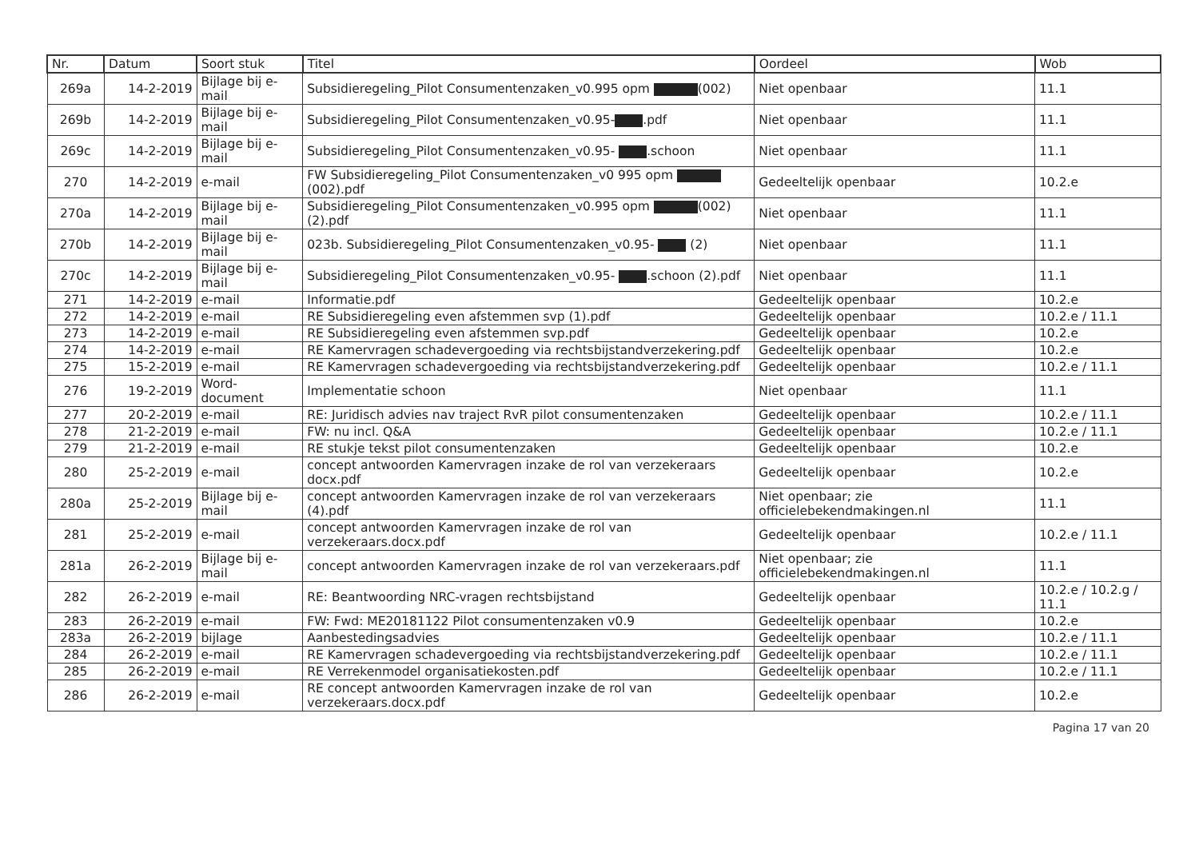| Nr. | Datum | Soort stuk | Titel | Oordeel | Wob |
| --- | --- | --- | --- | --- | --- |
| 269a | 14-2-2019 | Bijlage bij e-mail | Subsidieregeling_Pilot Consumentenzaken_v0.995 opm (002) | Niet openbaar | 11.1 |
| 269b | 14-2-2019 | Bijlage bij e-mail | Subsidieregeling_Pilot Consumentenzaken_v0.95- .pdf | Niet openbaar | 11.1 |
| 269c | 14-2-2019 | Bijlage bij e-mail | Subsidieregeling_Pilot Consumentenzaken_v0.95- .schoon | Niet openbaar | 11.1 |
| 270 | 14-2-2019 | e-mail | FW Subsidieregeling_Pilot Consumentenzaken_v0 995 opm (002).pdf | Gedeeltelijk openbaar | 10.2.e |
| 270a | 14-2-2019 | Bijlage bij e-mail | Subsidieregeling_Pilot Consumentenzaken_v0.995 opm (002) (2).pdf | Niet openbaar | 11.1 |
| 270b | 14-2-2019 | Bijlage bij e-mail | 023b. Subsidieregeling_Pilot Consumentenzaken_v0.95- (2) | Niet openbaar | 11.1 |
| 270c | 14-2-2019 | Bijlage bij e-mail | Subsidieregeling_Pilot Consumentenzaken_v0.95- .schoon (2).pdf | Niet openbaar | 11.1 |
| 271 | 14-2-2019 | e-mail | Informatie.pdf | Gedeeltelijk openbaar | 10.2.e |
| 272 | 14-2-2019 | e-mail | RE Subsidieregeling even afstemmen svp (1).pdf | Gedeeltelijk openbaar | 10.2.e / 11.1 |
| 273 | 14-2-2019 | e-mail | RE Subsidieregeling even afstemmen svp.pdf | Gedeeltelijk openbaar | 10.2.e |
| 274 | 14-2-2019 | e-mail | RE Kamervragen schadevergoeding via rechtsbijstandverzekering.pdf | Gedeeltelijk openbaar | 10.2.e |
| 275 | 15-2-2019 | e-mail | RE Kamervragen schadevergoeding via rechtsbijstandverzekering.pdf | Gedeeltelijk openbaar | 10.2.e / 11.1 |
| 276 | 19-2-2019 | Word-document | Implementatie schoon | Niet openbaar | 11.1 |
| 277 | 20-2-2019 | e-mail | RE: Juridisch advies nav traject RvR pilot consumentenzaken | Gedeeltelijk openbaar | 10.2.e / 11.1 |
| 278 | 21-2-2019 | e-mail | FW: nu incl. Q&A | Gedeeltelijk openbaar | 10.2.e / 11.1 |
| 279 | 21-2-2019 | e-mail | RE stukje tekst pilot consumentenzaken | Gedeeltelijk openbaar | 10.2.e |
| 280 | 25-2-2019 | e-mail | concept antwoorden Kamervragen inzake de rol van verzekeraars docx.pdf | Gedeeltelijk openbaar | 10.2.e |
| 280a | 25-2-2019 | Bijlage bij e-mail | concept antwoorden Kamervragen inzake de rol van verzekeraars (4).pdf | Niet openbaar; zie officielebekendmakingen.nl | 11.1 |
| 281 | 25-2-2019 | e-mail | concept antwoorden Kamervragen inzake de rol van verzekeraars.docx.pdf | Gedeeltelijk openbaar | 10.2.e / 11.1 |
| 281a | 26-2-2019 | Bijlage bij e-mail | concept antwoorden Kamervragen inzake de rol van verzekeraars.pdf | Niet openbaar; zie officielebekendmakingen.nl | 11.1 |
| 282 | 26-2-2019 | e-mail | RE: Beantwoording NRC-vragen rechtsbijstand | Gedeeltelijk openbaar | 10.2.e / 10.2.g / 11.1 |
| 283 | 26-2-2019 | e-mail | FW: Fwd: ME20181122 Pilot consumentenzaken v0.9 | Gedeeltelijk openbaar | 10.2.e |
| 283a | 26-2-2019 | bijlage | Aanbestedingsadvies | Gedeeltelijk openbaar | 10.2.e / 11.1 |
| 284 | 26-2-2019 | e-mail | RE Kamervragen schadevergoeding via rechtsbijstandverzekering.pdf | Gedeeltelijk openbaar | 10.2.e / 11.1 |
| 285 | 26-2-2019 | e-mail | RE Verrekenmodel organisatiekosten.pdf | Gedeeltelijk openbaar | 10.2.e / 11.1 |
| 286 | 26-2-2019 | e-mail | RE concept antwoorden Kamervragen inzake de rol van verzekeraars.docx.pdf | Gedeeltelijk openbaar | 10.2.e |
Pagina 17 van 20